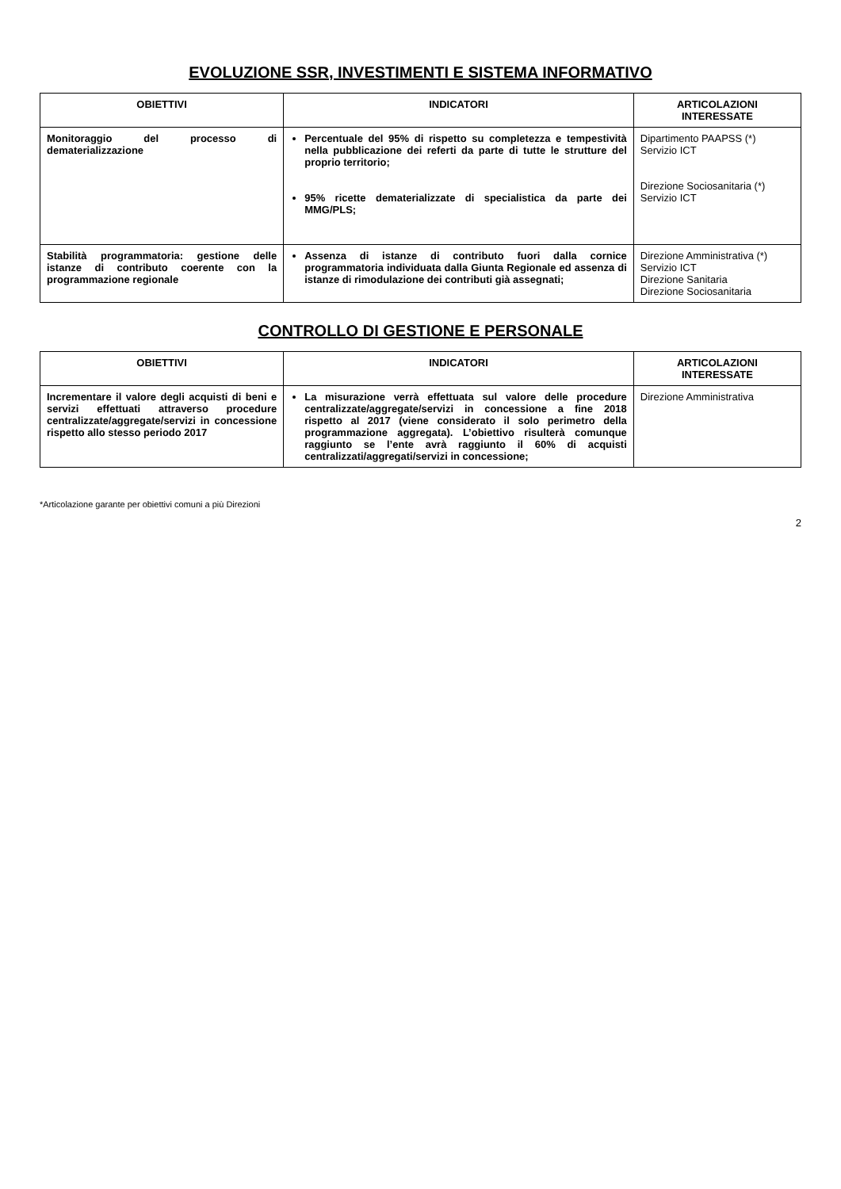EVOLUZIONE SSR, INVESTIMENTI E SISTEMA INFORMATIVO
| OBIETTIVI | INDICATORI | ARTICOLAZIONI INTERESSATE |
| --- | --- | --- |
| Monitoraggio del processo di dematerializzazione | Percentuale del 95% di rispetto su completezza e tempestività nella pubblicazione dei referti da parte di tutte le strutture del proprio territorio; 95% ricette dematerializzate di specialistica da parte dei MMG/PLS; | Dipartimento PAAPSS (*) Servizio ICT Direzione Sociosanitaria (*) Servizio ICT |
| Stabilità programmatoria: gestione delle istanze di contributo coerente con la programmazione regionale | Assenza di istanze di contributo fuori dalla cornice programmatoria individuata dalla Giunta Regionale ed assenza di istanze di rimodulazione dei contributi già assegnati; | Direzione Amministrativa (*) Servizio ICT Direzione Sanitaria Direzione Sociosanitaria |
CONTROLLO DI GESTIONE E PERSONALE
| OBIETTIVI | INDICATORI | ARTICOLAZIONI INTERESSATE |
| --- | --- | --- |
| Incrementare il valore degli acquisti di beni e servizi effettuati attraverso procedure centralizzate/aggregate/servizi in concessione rispetto allo stesso periodo 2017 | La misurazione verrà effettuata sul valore delle procedure centralizzate/aggregate/servizi in concessione a fine 2018 rispetto al 2017 (viene considerato il solo perimetro della programmazione aggregata). L’obiettivo risulterà comunque raggiunto se l’ente avrà raggiunto il 60% di acquisti centralizzati/aggregati/servizi in concessione; | Direzione Amministrativa |
*Articolazione garante per obiettivi comuni a più Direzioni
2